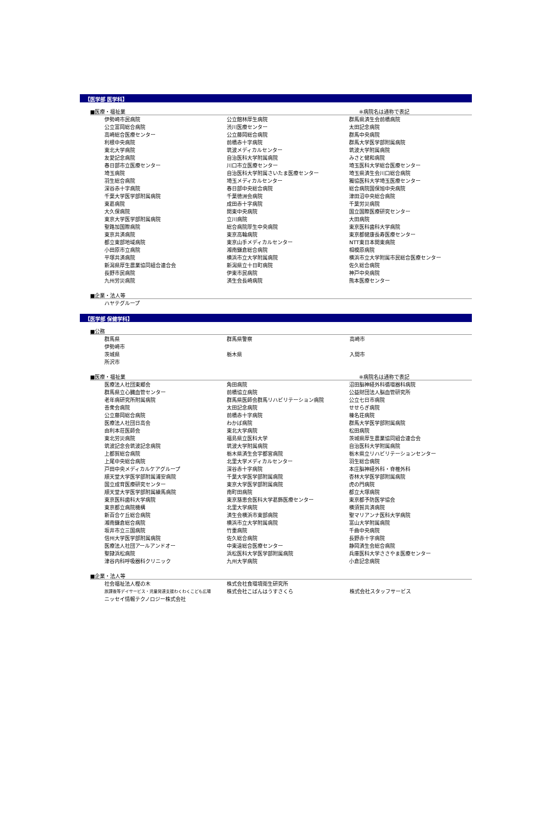【医学部 医学科】
■医療・福祉業 ※病院名は通称で表記
| 伊勢崎市民病院 | 公立館林厚生病院 | 群馬県済生会前橋病院 |
| 公立富岡総合病院 | 渋川医療センター | 太田記念病院 |
| 高崎総合医療センター | 公立藤岡総合病院 | 群馬中央病院 |
| 利根中央病院 | 前橋赤十字病院 | 群馬大学医学部附属病院 |
| 東北大学病院 | 筑波メディカルセンター | 筑波大学附属病院 |
| 友愛記念病院 | 自治医科大学附属病院 | みさと健和病院 |
| 春日部市立医療センター | 川口市立医療センター | 埼玉医科大学総合医療センター |
| 埼玉病院 | 自治医科大学附属さいたま医療センター | 埼玉県済生会川口総合病院 |
| 羽生総合病院 | 埼玉メディカルセンター | 獨協医科大学埼玉医療センター |
| 深谷赤十字病院 | 春日部中央総合病院 | 総合病院国保旭中央病院 |
| 千葉大学医学部附属病院 | 千葉徳洲会病院 | 津田沼中央総合病院 |
| 東葛病院 | 成田赤十字病院 | 千葉労災病院 |
| 大久保病院 | 関東中央病院 | 国立国際医療研究センター |
| 東京大学医学部附属病院 | 立川病院 | 大田病院 |
| 聖路加国際病院 | 総合病院厚生中央病院 | 東京医科歯科大学病院 |
| 東京共済病院 | 東京高輪病院 | 東京都健康長寿医療センター |
| 都立東部地域病院 | 東京山手メディカルセンター | NTT東日本関東病院 |
| 小田原市立病院 | 湘南鎌倉総合病院 | 相模原病院 |
| 平塚共済病院 | 横浜市立大学附属病院 | 横浜市立大学附属市民総合医療センター |
| 新潟県厚生農業協同組合連合会 | 新潟県立十日町病院 | 佐久総合病院 |
| 長野市民病院 | 伊東市民病院 | 神戸中央病院 |
| 九州労災病院 | 済生会長崎病院 | 熊本医療センター |
■企業・法人等
| ハヤテグループ | | |
【医学部 保健学科】
■公務
| 群馬県 | 群馬県警察 | 高崎市 |
| 伊勢崎市 | | |
| 茨城県 | 栃木県 | 入間市 |
| 所沢市 | | |
■医療・福祉業 ※病院名は通称で表記
| 医療法人社団東郷会 | 角田病院 | 沼田脳神経外科循環器科病院 |
| 群馬県立心臓血管センター | 前橋協立病院 | 公益財団法人脳血管研究所 |
| 老年病研究所附属病院 | 群馬県医師会群馬リハビリテーション病院 | 公立七日市病院 |
| 善衆会病院 | 太田記念病院 | せせらぎ病院 |
| 公立藤岡総合病院 | 前橋赤十字病院 | 榛名荘病院 |
| 医療法人社団日高会 | わかば病院 | 群馬大学医学部附属病院 |
| 由利本荘医師会 | 東北大学病院 | 松田病院 |
| 東北労災病院 | 福島県立医科大学 | 茨城県厚生農業協同組合連合会 |
| 筑波記念会筑波記念病院 | 筑波大学附属病院 | 自治医科大学附属病院 |
| 上都賀総合病院 | 栃木県済生会宇都宮病院 | 栃木県立リハビリテーションセンター |
| 上尾中央総合病院 | 北里大学メディカルセンター | 羽生総合病院 |
| 戸田中央メディカルケアグループ | 深谷赤十字病院 | 本庄脳神経外科・脊椎外科 |
| 順天堂大学医学部附属浦安病院 | 千葉大学医学部附属病院 | 杏林大学医学部附属病院 |
| 国立成育医療研究センター | 東京大学医学部附属病院 | 虎の門病院 |
| 順天堂大学医学部附属練馬病院 | 南町田病院 | 都立大塚病院 |
| 東京医科歯科大学病院 | 東京慈恵会医科大学葛飾医療センター | 東京都予防医学協会 |
| 東京都立病院機構 | 北里大学病院 | 横須賀共済病院 |
| 新百合ケ丘総合病院 | 済生会横浜市東部病院 | 聖マリアンナ医科大学病院 |
| 湘南鎌倉総合病院 | 横浜市立大学附属病院 | 富山大学附属病院 |
| 坂井市立三国病院 | 竹重病院 | 千曲中央病院 |
| 信州大学医学部附属病院 | 佐久総合病院 | 長野赤十字病院 |
| 医療法人社団アールアンドオー | 中東遠総合医療センター | 静岡済生会総合病院 |
| 聖隷浜松病院 | 浜松医科大学医学部附属病院 | 兵庫医科大学ささやま医療センター |
| 津谷内科呼吸器科クリニック | 九州大学病院 | 小倉記念病院 |
■企業・法人等
| 社会福祉法人樫の木 | 株式会社食環境衛生研究所 | |
| 放課後等デイサービス・児童発達支援わくわくこども広場 | 株式会社こばんはうすさくら | 株式会社スタッフサービス |
| ニッセイ情報テクノロジー株式会社 | | |